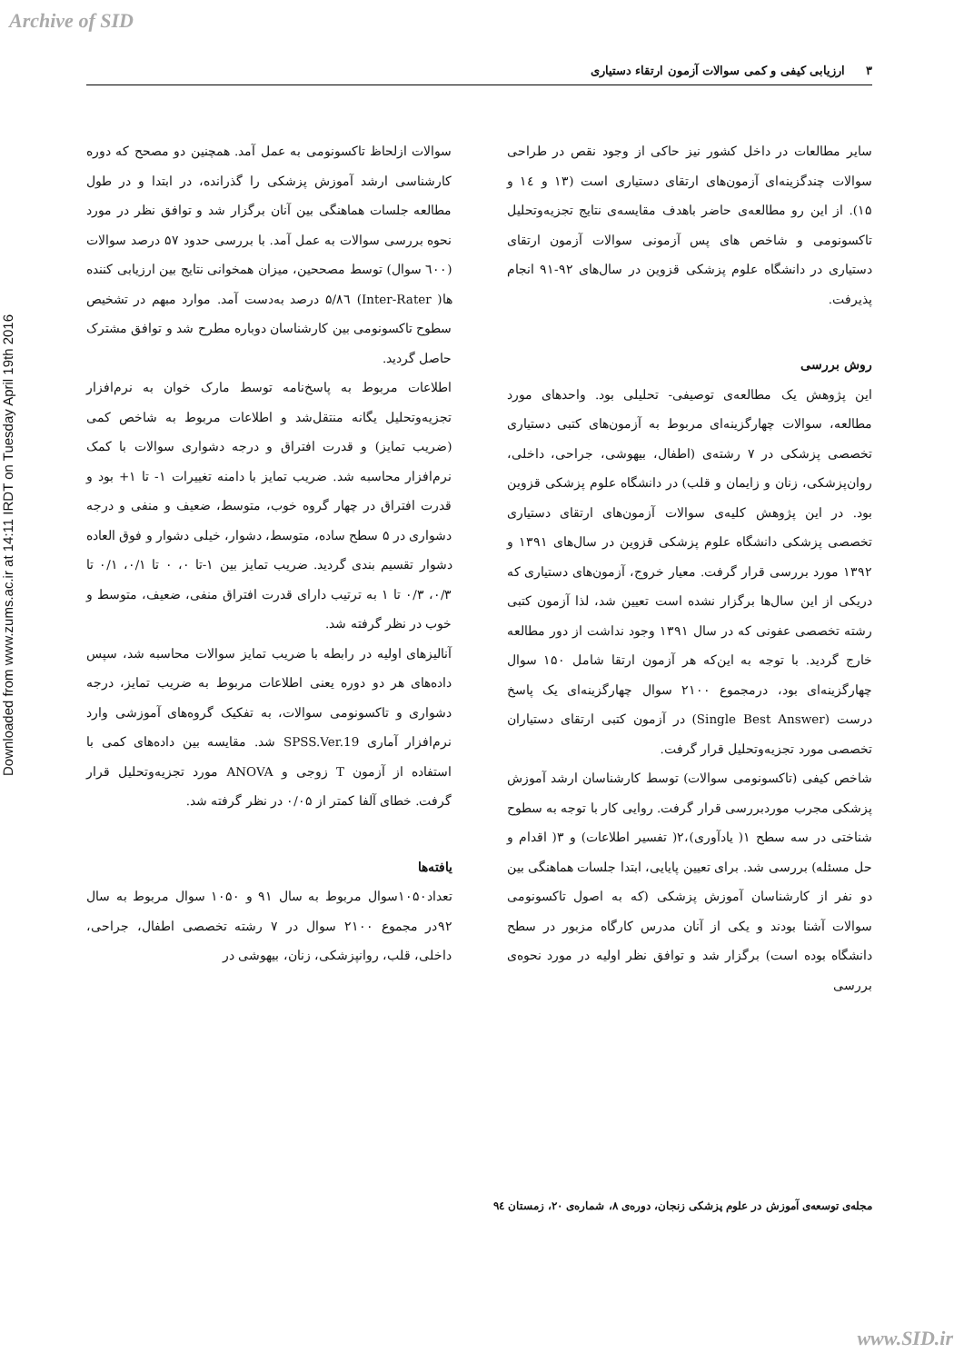Archive of SID
Downloaded from www.zums.ac.ir at 14:11 IRDT on Tuesday April 19th 2016
۳ ارزیابی کیفی و کمی سوالات آزمون ارتقاء دستیاری
سایر مطالعات در داخل کشور نیز حاکی از وجود نقص در طراحی سوالات چندگزینه‌ای آزمون‌های ارتقای دستیاری است (۱۳ و ۱٤ و ۱۵). از این رو مطالعه‌ی حاضر باهدف مقایسه‌ی نتایج تجزیه‌وتحلیل تاکسونومی و شاخص های پس آزمونی سوالات آزمون ارتقای دستیاری در دانشگاه علوم پزشکی قزوین در سال‌های ۹۲-۹۱ انجام پذیرفت.
روش بررسی
این پژوهش یک مطالعه‌ی توصیفی- تحلیلی بود. واحدهای مورد مطالعه، سوالات چهارگزینه‌ای مربوط به آزمون‌های کتبی دستیاری تخصصی پزشکی در ۷ رشته‌ی (اطفال، بیهوشی، جراحی، داخلی، روان‌پزشکی، زنان و زایمان و قلب) در دانشگاه علوم پزشکی قزوین بود. در این پژوهش کلیه‌ی سوالات آزمون‌های ارتقای دستیاری تخصصی پزشکی دانشگاه علوم پزشکی قزوین در سال‌های ۱۳۹۱ و ۱۳۹۲ مورد بررسی قرار گرفت. معیار خروج، آزمون‌های دستیاری که دریکی از این سال‌ها برگزار نشده است تعیین شد، لذا آزمون کتبی رشته تخصصی عفونی که در سال ۱۳۹۱ وجود نداشت از دور مطالعه خارج گردید. با توجه به این‌که هر آزمون ارتقا شامل ۱۵۰ سوال چهارگزینه‌ای بود، درمجموع ۲۱۰۰ سوال چهارگزینه‌ای یک پاسخ درست (Single Best Answer) در آزمون کتبی ارتقای دستیاران تخصصی مورد تجزیه‌وتحلیل قرار گرفت.
شاخص کیفی (تاکسونومی سوالات) توسط کارشناسان ارشد آموزش پزشکی مجرب موردبررسی قرار گرفت. روایی کار با توجه به سطوح شناختی در سه سطح ۱( یادآوری)،۲( تفسیر اطلاعات) و ۳( اقدام و حل مسئله) بررسی شد. برای تعیین پایایی، ابتدا جلسات هماهنگی بین دو نفر از کارشناسان آموزش پزشکی (که به اصول تاکسونومی سوالات آشنا بودند و یکی از آنان مدرس کارگاه مزبور در سطح دانشگاه بوده است) برگزار شد و توافق نظر اولیه در مورد نحوه‌ی بررسی
سوالات ازلحاظ تاکسونومی به عمل آمد. همچنین دو مصحح که دوره کارشناسی ارشد آموزش پزشکی را گذرانده، در ابتدا و در طول مطالعه جلسات هماهنگی بین آنان برگزار شد و توافق نظر در مورد نحوه بررسی سوالات به عمل آمد. با بررسی حدود ۵۷ درصد سوالات (٦۰۰ سوال) توسط مصححین، میزان همخوانی نتایج بین ارزیابی کننده ها( Inter-Rater) ۸٦/۵ درصد به‌دست آمد. موارد مبهم در تشخیص سطوح تاکسونومی بین کارشناسان دوباره مطرح شد و توافق مشترک حاصل گردید.
اطلاعات مربوط به پاسخ‌نامه توسط مارک خوان به نرم‌افزار تجزیه‌وتحلیل یگانه منتقل‌شد و اطلاعات مربوط به شاخص کمی (ضریب تمایز) و قدرت افتراق و درجه دشواری سوالات با کمک نرم‌افزار محاسبه شد. ضریب تمایز با دامنه تغییرات ۱- تا ۱+ بود و قدرت افتراق در چهار گروه خوب، متوسط، ضعیف و منفی و درجه دشواری در ۵ سطح ساده، متوسط، دشوار، خیلی دشوار و فوق العاده دشوار تقسیم بندی گردید. ضریب تمایز بین ۱-تا ۰، ۰ تا ۰/۱، ۰/۱ تا ۰/۳، ۰/۳ تا ۱ به ترتیب دارای قدرت افتراق منفی، ضعیف، متوسط و خوب در نظر گرفته شد.
آنالیزهای اولیه در رابطه با ضریب تمایز سوالات محاسبه شد، سپس داده‌های هر دو دوره یعنی اطلاعات مربوط به ضریب تمایز، درجه دشواری و تاکسونومی سوالات، به تفکیک گروه‌های آموزشی وارد نرم‌افزار آماری SPSS.Ver.19 شد. مقایسه بین داده‌های کمی با استفاده از آزمون T زوجی و ANOVA مورد تجزیه‌وتحلیل قرار گرفت. خطای آلفا کمتر از ۰/۰۵ در نظر گرفته شد.
یافته‌ها
تعداد۱۰۵۰سوال مربوط به سال ۹۱ و ۱۰۵۰ سوال مربوط به سال ۹۲در مجموع ۲۱۰۰ سوال در ۷ رشته تخصصی اطفال، جراحی، داخلی، قلب، روانپزشکی، زنان، بیهوشی در
مجله‌ی توسعه‌ی آموزش در علوم پزشکی زنجان، دوره‌ی ۸، شماره‌ی ۲۰، زمستان ۹٤
www.SID.ir